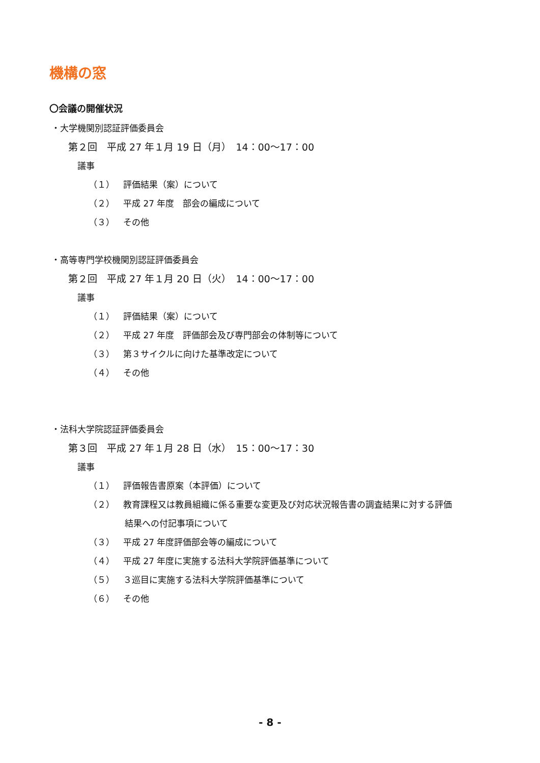機構の窓
〇会議の開催状況
・大学機関別認証評価委員会
第２回　平成 27 年１月 19 日（月）　14：00～17：00
議事
（１） 評価結果（案）について
（２） 平成 27 年度　部会の編成について
（３） その他
・高等専門学校機関別認証評価委員会
第２回　平成 27 年１月 20 日（火）　14：00～17：00
議事
（１） 評価結果（案）について
（２） 平成 27 年度　評価部会及び専門部会の体制等について
（３） 第３サイクルに向けた基準改定について
（４） その他
・法科大学院認証評価委員会
第３回　平成 27 年１月 28 日（水）　15：00～17：30
議事
（１） 評価報告書原案（本評価）について
（２） 教育課程又は教員組織に係る重要な変更及び対応状況報告書の調査結果に対する評価
結果への付記事項について
（３） 平成 27 年度評価部会等の編成について
（４） 平成 27 年度に実施する法科大学院評価基準について
（５） ３巡目に実施する法科大学院評価基準について
（６） その他
- 8 -